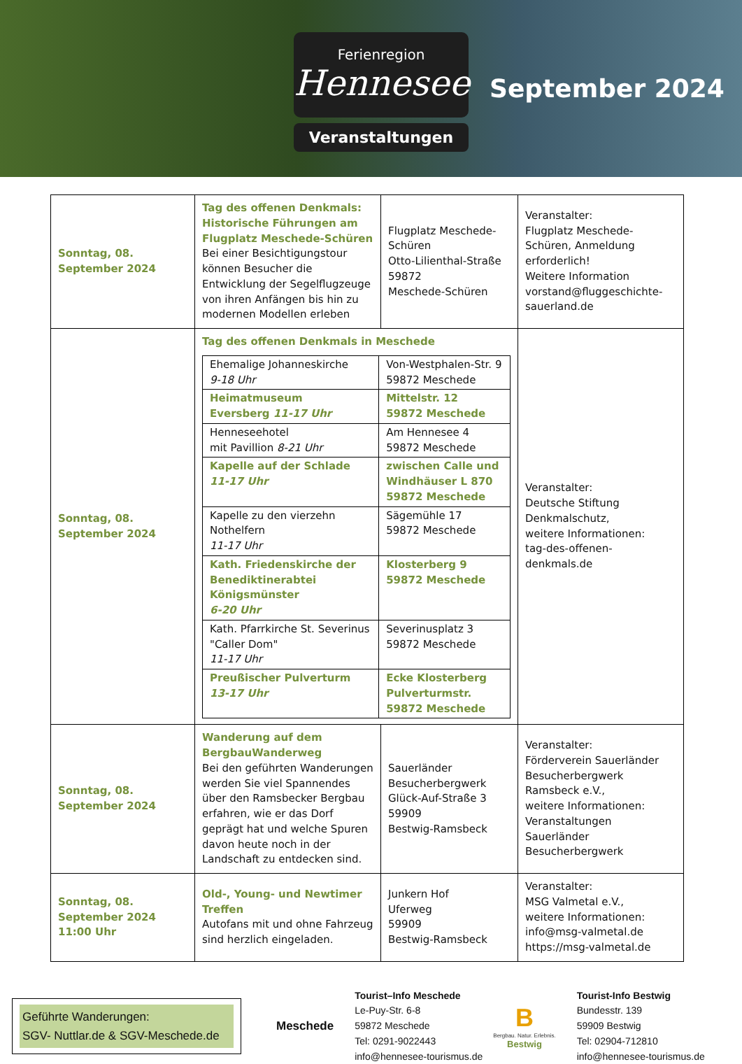Ferienregion
Hennesee
Veranstaltungen
September 2024
| Sonntag, 08. September 2024 | Tag des offenen Denkmals: Historische Führungen am Flugplatz Meschede-Schüren Bei einer Besichtigungstour können Besucher die Entwicklung der Segelflugzeuge von ihren Anfängen bis hin zu modernen Modellen erleben | Flugplatz Meschede-Schüren Otto-Lilienthal-Straße 59872 Meschede-Schüren | Veranstalter: Flugplatz Meschede-Schüren, Anmeldung erforderlich! Weitere Information vorstand@fluggeschichte-sauerland.de |
| Sonntag, 08. September 2024 | Tag des offenen Denkmals in Meschede / Ehemalige Johanneskirche 9-18 Uhr / Von-Westphalen-Str. 9 59872 Meschede / / Heimatmuseum Eversberg 11-17 Uhr / Mittelstr. 12 59872 Meschede / / Henneseehotel mit Pavillion 8-21 Uhr / Am Hennesee 4 59872 Meschede / / Kapelle auf der Schlade 11-17 Uhr / zwischen Calle und Windhäuser L 870 59872 Meschede / / Kapelle zu den vierzehn Nothelfern 11-17 Uhr / Sägemühle 17 59872 Meschede / / Kath. Friedenskirche der Benediktinerabtei Königsmünster 6-20 Uhr / Klosterberg 9 59872 Meschede / / Kath. Pfarrkirche St. Severinus "Caller Dom" 11-17 Uhr / Severinusplatz 3 59872 Meschede / / Preußischer Pulverturm 13-17 Uhr / Ecke Klosterberg Pulverturmstr. 59872 Meschede / | | Veranstalter: Deutsche Stiftung Denkmalschutz, weitere Informationen: tag-des-offenen-denkmals.de |
| Sonntag, 08. September 2024 | Wanderung auf dem BergbauWanderweg Bei den geführten Wanderungen werden Sie viel Spannendes über den Ramsbecker Bergbau erfahren, wie er das Dorf geprägt hat und welche Spuren davon heute noch in der Landschaft zu entdecken sind. | Sauerländer Besucherbergwerk Glück-Auf-Straße 3 59909 Bestwig-Ramsbeck | Veranstalter: Förderverein Sauerländer Besucherbergwerk Ramsbeck e.V., weitere Informationen: Veranstaltungen Sauerländer Besucherbergwerk |
| Sonntag, 08. September 2024 11:00 Uhr | Old-, Young- und Newtimer Treffen Autofans mit und ohne Fahrzeug sind herzlich eingeladen. | Junkern Hof Uferweg 59909 Bestwig-Ramsbeck | Veranstalter: MSG Valmetal e.V., weitere Informationen: info@msg-valmetal.de https://msg-valmetal.de |
Geführte Wanderungen:
SGV- Nuttlar.de & SGV-Meschede.de
Meschede
Tourist–Info Meschede
Le-Puy-Str. 6-8
59872 Meschede
Tel: 0291-9022443
info@hennesee-tourismus.de
B
Bergbau. Natur. Erlebnis.
Bestwig
Tourist-Info Bestwig
Bundesstr. 139
59909 Bestwig
Tel: 02904-712810
info@hennesee-tourismus.de